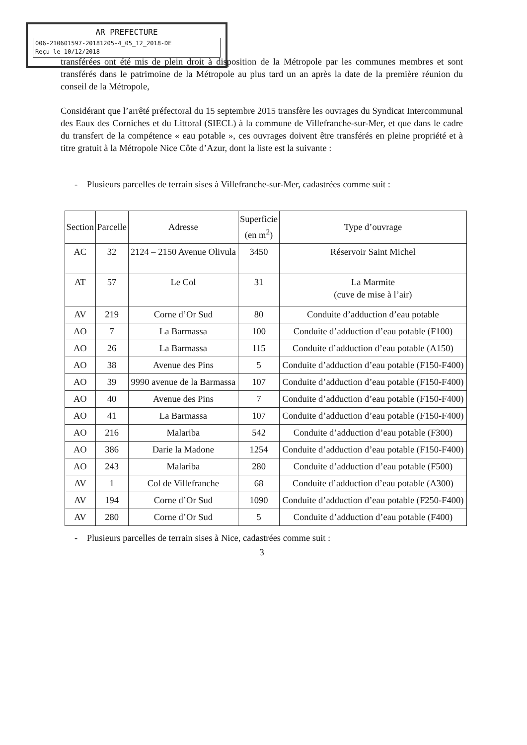AR PREFECTURE
006-210601597-20181205-4_05_12_2018-DE
Reçu le 10/12/2018
transférées ont été mis de plein droit à disposition de la Métropole par les communes membres et sont transférés dans le patrimoine de la Métropole au plus tard un an après la date de la première réunion du conseil de la Métropole,
Considérant que l’arrêté préfectoral du 15 septembre 2015 transfère les ouvrages du Syndicat Intercommunal des Eaux des Corniches et du Littoral (SIECL) à la commune de Villefranche-sur-Mer, et que dans le cadre du transfert de la compétence « eau potable », ces ouvrages doivent être transférés en pleine propriété et à titre gratuit à la Métropole Nice Côte d’Azur, dont la liste est la suivante :
- Plusieurs parcelles de terrain sises à Villefranche-sur-Mer, cadastrées comme suit :
| Section | Parcelle | Adresse | Superficie (en m<sup>2</sup>) | Type d’ouvrage |
| --- | --- | --- | --- | --- |
| AC | 32 | 2124 – 2150 Avenue Olivula | 3450 | Réservoir Saint Michel |
| AT | 57 | Le Col | 31 | La Marmite (cuve de mise à l’air) |
| AV | 219 | Corne d’Or Sud | 80 | Conduite d’adduction d’eau potable |
| AO | 7 | La Barmassa | 100 | Conduite d’adduction d’eau potable (F100) |
| AO | 26 | La Barmassa | 115 | Conduite d’adduction d’eau potable (A150) |
| AO | 38 | Avenue des Pins | 5 | Conduite d’adduction d’eau potable (F150-F400) |
| AO | 39 | 9990 avenue de la Barmassa | 107 | Conduite d’adduction d’eau potable (F150-F400) |
| AO | 40 | Avenue des Pins | 7 | Conduite d’adduction d’eau potable (F150-F400) |
| AO | 41 | La Barmassa | 107 | Conduite d’adduction d’eau potable (F150-F400) |
| AO | 216 | Malariba | 542 | Conduite d’adduction d’eau potable (F300) |
| AO | 386 | Darie la Madone | 1254 | Conduite d’adduction d’eau potable (F150-F400) |
| AO | 243 | Malariba | 280 | Conduite d’adduction d’eau potable (F500) |
| AV | 1 | Col de Villefranche | 68 | Conduite d’adduction d’eau potable (A300) |
| AV | 194 | Corne d’Or Sud | 1090 | Conduite d’adduction d’eau potable (F250-F400) |
| AV | 280 | Corne d’Or Sud | 5 | Conduite d’adduction d’eau potable (F400) |
- Plusieurs parcelles de terrain sises à Nice, cadastrées comme suit :
3